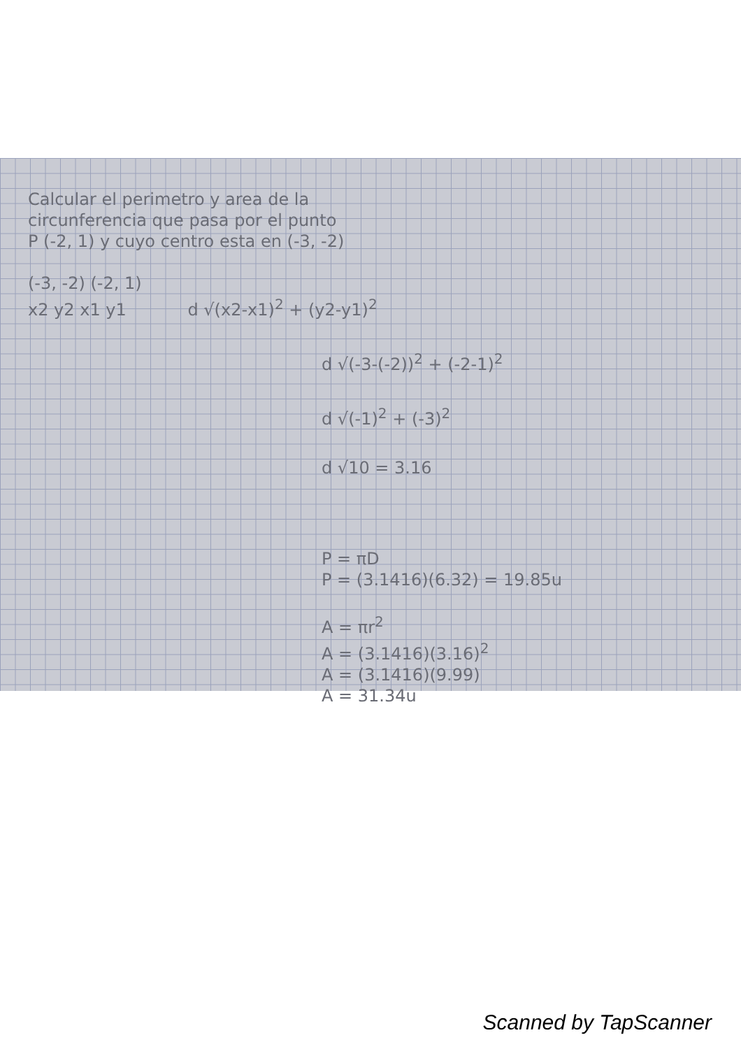Calcular el perimetro y area de la
circunferencia que pasa por el punto
P (-2, 1) y cuyo centro esta en (-3, -2)
(-3, -2) (-2, 1)
x2 y2 x1 y1 d √(x2-x1)<sup>2</sup> + (y2-y1)<sup>2</sup>
d √(-3-(-2))<sup>2</sup> + (-2-1)<sup>2</sup>
d √(-1)<sup>2</sup> + (-3)<sup>2</sup>
d √10 = 3.16
P = πD
P = (3.1416)(6.32) = 19.85u
A = πr<sup>2</sup>
A = (3.1416)(3.16)<sup>2</sup>
A = (3.1416)(9.99)
A = 31.34u
Scanned by TapScanner